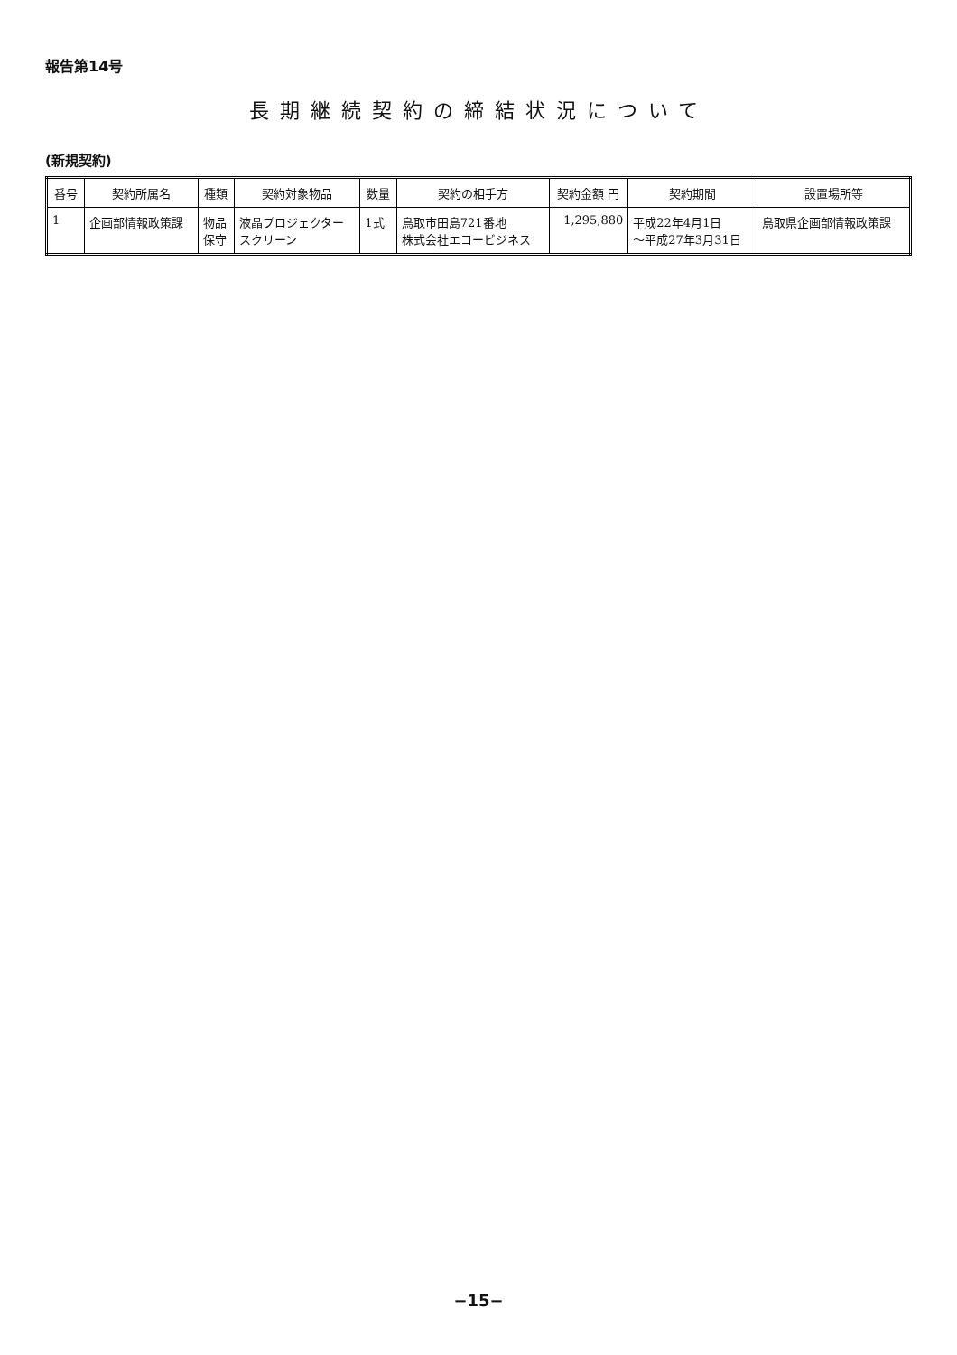報告第14号
長期継続契約の締結状況について
(新規契約)
| 番号 | 契約所属名 | 種類 | 契約対象物品 | 数量 | 契約の相手方 | 契約金額 円 | 契約期間 | 設置場所等 |
| --- | --- | --- | --- | --- | --- | --- | --- | --- |
| 1 | 企画部情報政策課 | 物品 保守 | 液晶プロジェクター スクリーン | 1式 | 鳥取市田島721番地 株式会社エコービジネス | 1,295,880 | 平成22年4月1日 ～平成27年3月31日 | 鳥取県企画部情報政策課 |
−15−